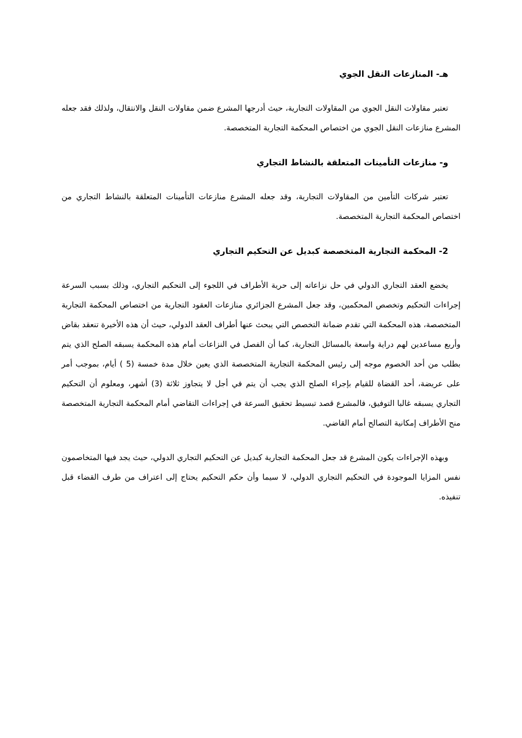هـ- المنازعات النقل الجوي
تعتبر مقاولات النقل الجوي من المقاولات التجارية، حيث أدرجها المشرع ضمن مقاولات النقل والانتقال، ولذلك فقد جعله المشرع منازعات النقل الجوي من اختصاص المحكمة التجارية المتخصصة.
و- منازعات التأمينات المتعلقة بالنشاط التجاري
تعتبر شركات التأمين من المقاولات التجارية، وقد جعله المشرع منازعات التأمينات المتعلقة بالنشاط التجاري من اختصاص المحكمة التجارية المتخصصة.
2- المحكمة التجارية المتخصصة كبديل عن التحكيم التجاري
يخضع العقد التجاري الدولي في حل نزاعاته إلى حرية الأطراف في اللجوء إلى التحكيم التجاري، وذلك بسبب السرعة إجراءات التحكيم وتخصص المحكمين، وقد جعل المشرع الجزائري منازعات العقود التجارية من اختصاص المحكمة التجارية المتخصصة، هذه المحكمة التي تقدم ضمانة التخصص التي يبحث عنها أطراف العقد الدولي، حيث أن هذه الأخيرة تنعقد بقاض وأربع مساعدين لهم دراية واسعة بالمسائل التجارية، كما أن الفصل في النزاعات أمام هذه المحكمة يسبقه الصلح الذي يتم بطلب من أحد الخصوم موجه إلى رئيس المحكمة التجارية المتخصصة الذي يعين خلال مدة خمسة (5 ) أيام، بموجب أمر على عريضة، أحد القضاة للقيام بإجراء الصلح الذي يجب أن يتم في أجل لا يتجاوز ثلاثة (3) أشهر، ومعلوم أن التحكيم التجاري يسبقه غالبا التوفيق، فالمشرع قصد تبسيط تحقيق السرعة في إجراءات التقاضي أمام المحكمة التجارية المتخصصة منح الأطراف إمكانية التصالح أمام القاضي.
وبهذه الإجراءات يكون المشرع قد جعل المحكمة التجارية كبديل عن التحكيم التجاري الدولي، حيث يجد فيها المتخاصمون نفس المزايا الموجودة في التحكيم التجاري الدولي، لا سيما وأن حكم التحكيم يحتاج إلى اعتراف من طرف القضاء قبل تنفيذه.